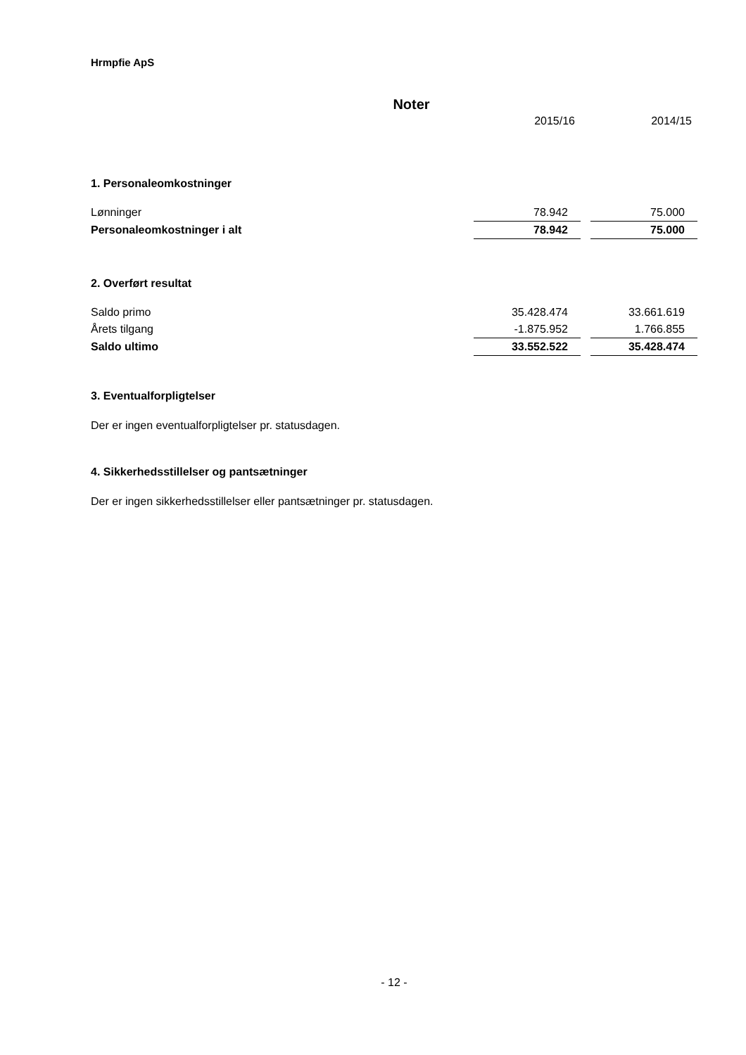Hrmpfie ApS
Noter
| | 2015/16 | | 2014/15 |
1. Personaleomkostninger
| Lønninger | 78.942 | | 75.000 |
| Personaleomkostninger i alt | 78.942 | | 75.000 |
2. Overført resultat
| Saldo primo | 35.428.474 | | 33.661.619 |
| Årets tilgang | -1.875.952 | | 1.766.855 |
| Saldo ultimo | 33.552.522 | | 35.428.474 |
3. Eventualforpligtelser
Der er ingen eventualforpligtelser pr. statusdagen.
4. Sikkerhedsstillelser og pantsætninger
Der er ingen sikkerhedsstillelser eller pantsætninger pr. statusdagen.
- 12 -